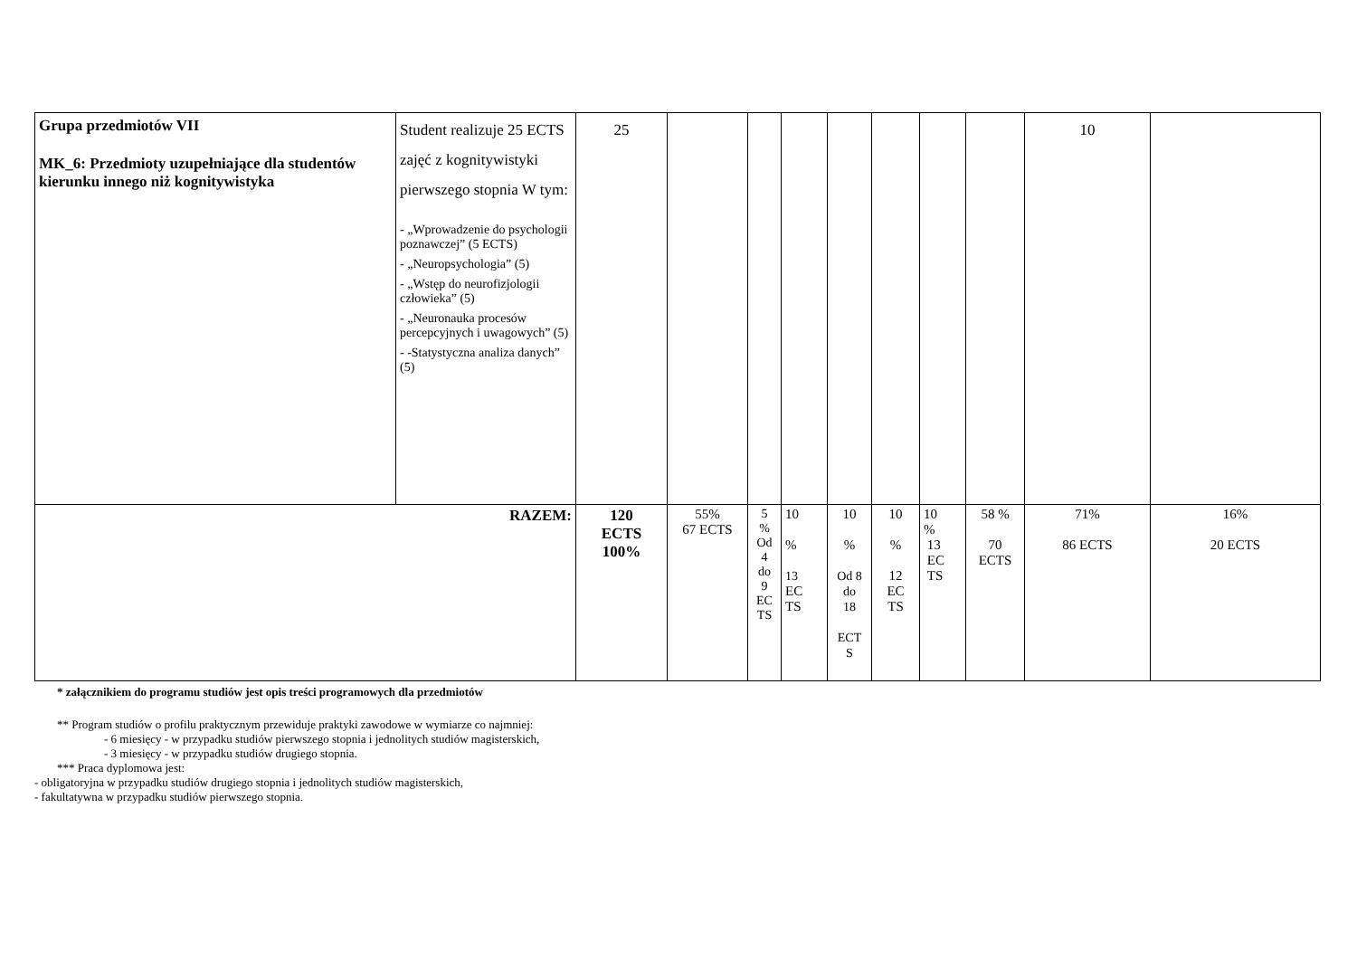| Grupa przedmiotów VII MK_6: Przedmioty uzupełniające dla studentów kierunku innego niż kognitywistyka | Student realizuje 25 ECTS zajęć z kognitywistyki pierwszego stopnia W tym: - „Wprowadzenie do psychologii poznawczej” (5 ECTS) - „Neuropsychologia” (5) - „Wstęp do neurofizjologii człowieka” (5) - „Neuronauka procesów percepcyjnych i uwagowych” (5) - -Statystyczna analiza danych” (5) | 25 | | | | | | | | 10 | |
| RAZEM: | | 120 ECTS 100% | 55% 67 ECTS | 5 % Od 4 do 9 EC TS | 10 % 13 EC TS | 10 % Od 8 do 18 ECT S | 10 % 12 EC TS | 10 % 13 EC TS | 58 % 70 ECTS | 71% 86 ECTS | 16% 20 ECTS |
* załącznikiem do programu studiów jest opis treści programowych dla przedmiotów
** Program studiów o profilu praktycznym przewiduje praktyki zawodowe w wymiarze co najmniej:
- 6 miesięcy - w przypadku studiów pierwszego stopnia i jednolitych studiów magisterskich,
- 3 miesięcy - w przypadku studiów drugiego stopnia.
*** Praca dyplomowa jest:
- obligatoryjna w przypadku studiów drugiego stopnia i jednolitych studiów magisterskich,
- fakultatywna w przypadku studiów pierwszego stopnia.